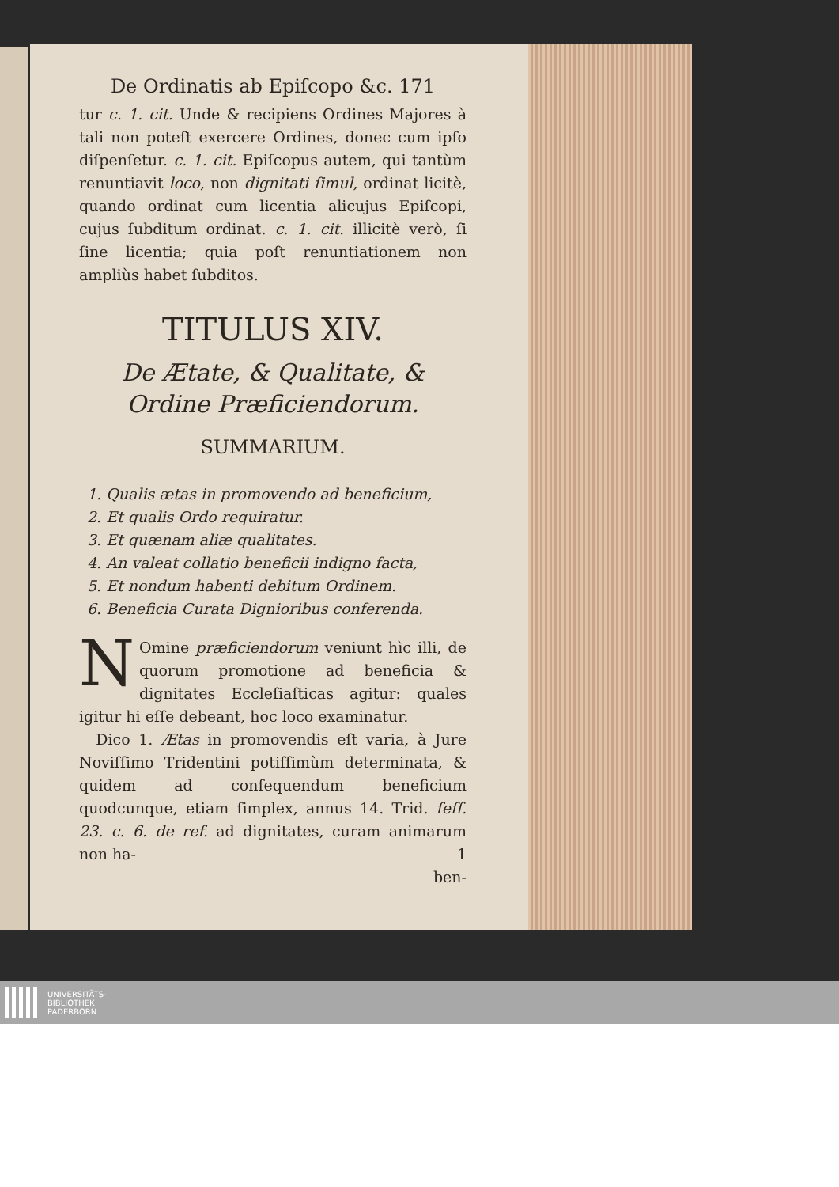De Ordinatis ab Epiſcopo &c. 171
tur c. 1. cit. Unde & recipiens Ordines Majores à tali non poteſt exercere Ordines, donec cum ipſo diſpenſetur. c. 1. cit. Epiſcopus autem, qui tantùm renuntiavit loco, non dignitati ſimul, ordinat licitè, quando ordinat cum licentia alicujus Epiſcopi, cujus ſubditum ordinat. c. 1. cit. illicitè verò, ſi ſine licentia; quia poſt renuntiationem non ampliùs habet ſubditos.
TITULUS XIV.
De Ætate, & Qualitate, & Ordine Præficiendorum.
SUMMARIUM.
1. Qualis ætas in promovendo ad beneficium,
2. Et qualis Ordo requiratur.
3. Et quænam aliæ qualitates.
4. An valeat collatio beneficii indigno facta,
5. Et nondum habenti debitum Ordinem.
6. Beneficia Curata Dignioribus conferenda.
NOmine præficiendorum veniunt hìc illi, de quorum promotione ad beneficia & dignitates Eccleſiaſticas agitur: quales igitur hi eſſe debeant, hoc loco examinatur.
Dico 1. Ætas in promovendis eſt varia, à Jure Noviſſimo Tridentini potiſſimùm determinata, & quidem ad conſequendum beneficium quodcunque, etiam ſimplex, annus 14. Trid. ſeſſ. 23. c. 6. de ref. ad dignitates, curam animarum non ha- 1
ben-
UNIVERSITÄTS-
BIBLIOTHEK
PADERBORN